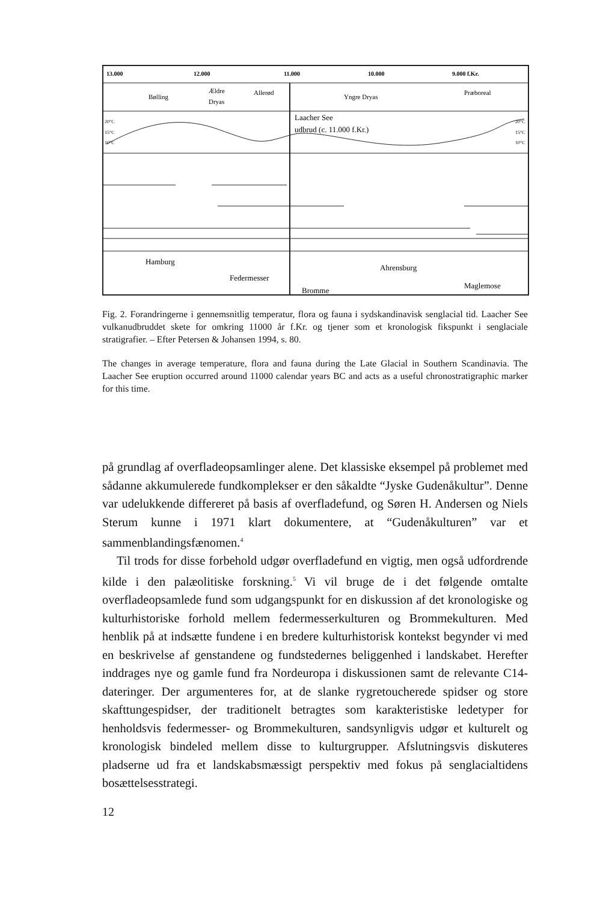13.000
12.000
11.000
10.000
9.000 f.Kr.
Bølling
Ældre
Dryas
Allerød
Yngre Dryas
Præboreal
20°C
15°C
10°C
20°C
15°C
10°C
Laacher See
udbrud (c. 11.000 f.Kr.)
Hamburg
Federmesser
Ahrensburg
Bromme
Maglemose
Fig. 2. Forandringerne i gennemsnitlig temperatur, flora og fauna i sydskandinavisk senglacial tid. Laacher See vulkanudbruddet skete for omkring 11000 år f.Kr. og tjener som et kronologisk fikspunkt i senglaciale stratigrafier. – Efter Petersen & Johansen 1994, s. 80.
The changes in average temperature, flora and fauna during the Late Glacial in Southern Scandinavia. The Laacher See eruption occurred around 11000 calendar years BC and acts as a useful chronostratigraphic marker for this time.
på grundlag af overfladeopsamlinger alene. Det klassiske eksempel på problemet med sådanne akkumulerede fundkomplekser er den såkaldte “Jyske Gudenåkultur”. Denne var udelukkende differeret på basis af overfladefund, og Søren H. Andersen og Niels Sterum kunne i 1971 klart dokumentere, at “Gudenåkulturen” var et sammenblandingsfænomen.<sup>4</sup>
Til trods for disse forbehold udgør overfladefund en vigtig, men også udfordrende kilde i den palæolitiske forskning.<sup>5</sup> Vi vil bruge de i det følgende omtalte overfladeopsamlede fund som udgangspunkt for en diskussion af det kronologiske og kulturhistoriske forhold mellem federmesserkulturen og Brommekulturen. Med henblik på at indsætte fundene i en bredere kulturhistorisk kontekst begynder vi med en beskrivelse af genstandene og fundstedernes beliggenhed i landskabet. Herefter inddrages nye og gamle fund fra Nordeuropa i diskussionen samt de relevante C14-dateringer. Der argumenteres for, at de slanke rygretoucherede spidser og store skafttungespidser, der traditionelt betragtes som karakteristiske ledetyper for henholdsvis federmesser- og Brommekulturen, sandsynligvis udgør et kulturelt og kronologisk bindeled mellem disse to kulturgrupper. Afslutningsvis diskuteres pladserne ud fra et landskabsmæssigt perspektiv med fokus på senglacialtidens bosættelsesstrategi.
12